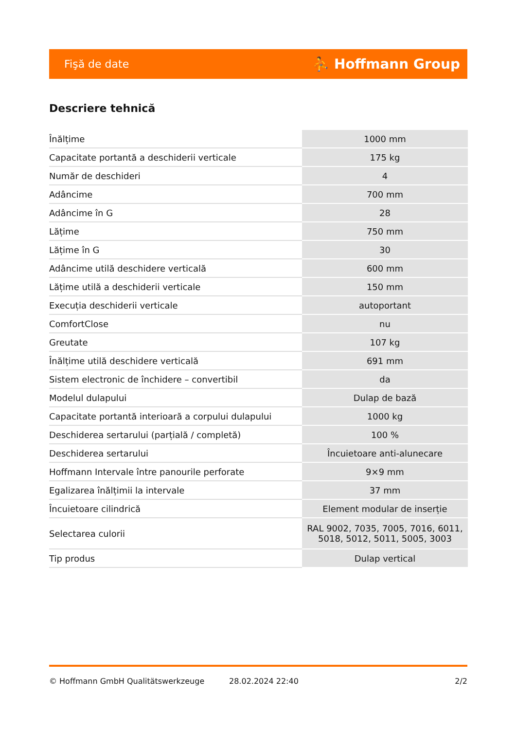Fişă de date ⛹ Hoffmann Group
Descriere tehnică
| Înălțime | 1000 mm |
| Capacitate portantă a deschiderii verticale | 175 kg |
| Număr de deschideri | 4 |
| Adâncime | 700 mm |
| Adâncime în G | 28 |
| Lățime | 750 mm |
| Lățime în G | 30 |
| Adâncime utilă deschidere verticală | 600 mm |
| Lățime utilă a deschiderii verticale | 150 mm |
| Execuția deschiderii verticale | autoportant |
| ComfortClose | nu |
| Greutate | 107 kg |
| Înălțime utilă deschidere verticală | 691 mm |
| Sistem electronic de închidere – convertibil | da |
| Modelul dulapului | Dulap de bază |
| Capacitate portantă interioară a corpului dulapului | 1000 kg |
| Deschiderea sertarului (parțială / completă) | 100 % |
| Deschiderea sertarului | Încuietoare anti-alunecare |
| Hoffmann Intervale între panourile perforate | 9×9 mm |
| Egalizarea înălțimii la intervale | 37 mm |
| Încuietoare cilindrică | Element modular de inserție |
| Selectarea culorii | RAL 9002, 7035, 7005, 7016, 6011, 5018, 5012, 5011, 5005, 3003 |
| Tip produs | Dulap vertical |
© Hoffmann GmbH Qualitätswerkzeuge 28.02.2024 22:40 2/2